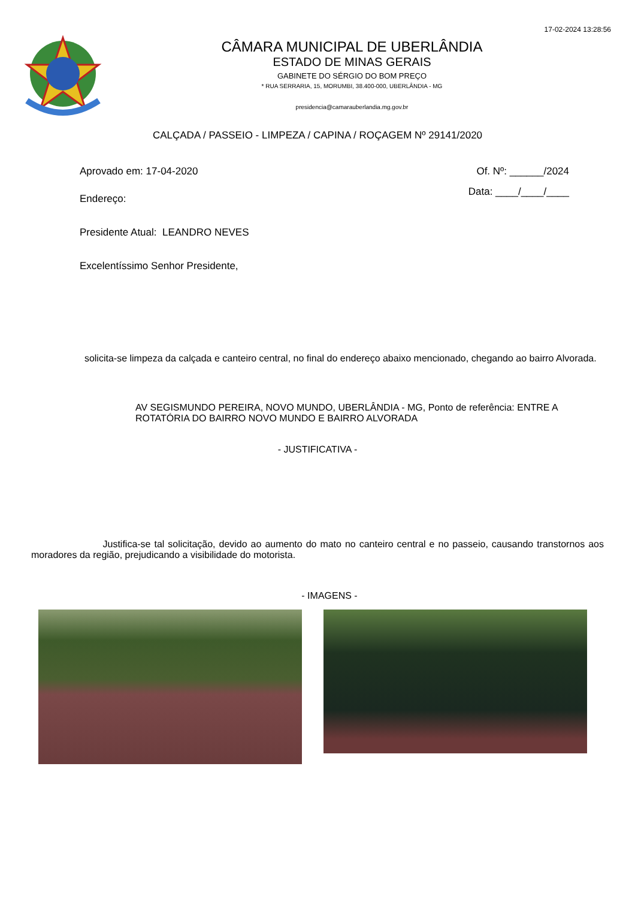17-02-2024 13:28:56
CÂMARA MUNICIPAL DE UBERLÂNDIA
ESTADO DE MINAS GERAIS
GABINETE DO SÉRGIO DO BOM PREÇO
* RUA SERRARIA, 15, MORUMBI, 38.400-000, UBERLÂNDIA - MG
presidencia@camarauberlandia.mg.gov.br
CALÇADA / PASSEIO - LIMPEZA / CAPINA / ROÇAGEM Nº 29141/2020
Aprovado em: 17-04-2020 Of. Nº: ______/2024
Endereço: Data: ____/____/____
Presidente Atual: LEANDRO NEVES
Excelentíssimo Senhor Presidente,
solicita-se limpeza da calçada e canteiro central, no final do endereço abaixo mencionado, chegando ao bairro Alvorada.
AV SEGISMUNDO PEREIRA, NOVO MUNDO, UBERLÂNDIA - MG, Ponto de referência: ENTRE A ROTATÓRIA DO BAIRRO NOVO MUNDO E BAIRRO ALVORADA
- JUSTIFICATIVA -
Justifica-se tal solicitação, devido ao aumento do mato no canteiro central e no passeio, causando transtornos aos moradores da região, prejudicando a visibilidade do motorista.
- IMAGENS -